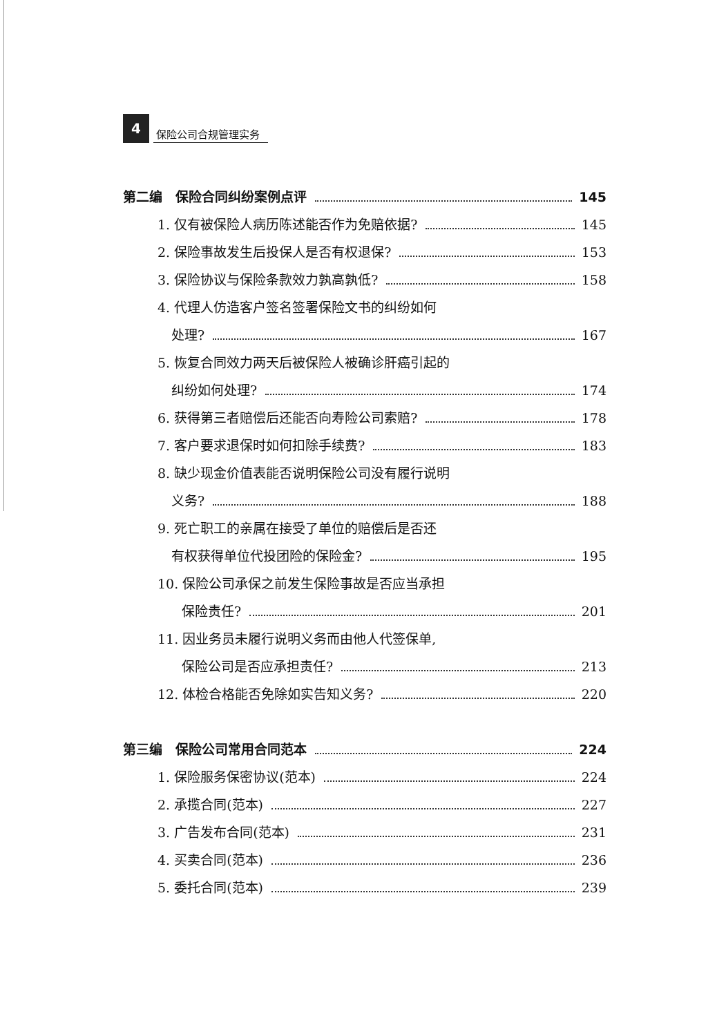4
保险公司合规管理实务
第二编　保险合同纠纷案例点评 145
1. 仅有被保险人病历陈述能否作为免赔依据? 145
2. 保险事故发生后投保人是否有权退保? 153
3. 保险协议与保险条款效力孰高孰低? 158
4. 代理人仿造客户签名签署保险文书的纠纷如何
处理? 167
5. 恢复合同效力两天后被保险人被确诊肝癌引起的
纠纷如何处理? 174
6. 获得第三者赔偿后还能否向寿险公司索赔? 178
7. 客户要求退保时如何扣除手续费? 183
8. 缺少现金价值表能否说明保险公司没有履行说明
义务? 188
9. 死亡职工的亲属在接受了单位的赔偿后是否还
有权获得单位代投团险的保险金? 195
10. 保险公司承保之前发生保险事故是否应当承担
保险责任? 201
11. 因业务员未履行说明义务而由他人代签保单,
保险公司是否应承担责任? 213
12. 体检合格能否免除如实告知义务? 220
第三编　保险公司常用合同范本 224
1. 保险服务保密协议(范本) 224
2. 承揽合同(范本) 227
3. 广告发布合同(范本) 231
4. 买卖合同(范本) 236
5. 委托合同(范本) 239